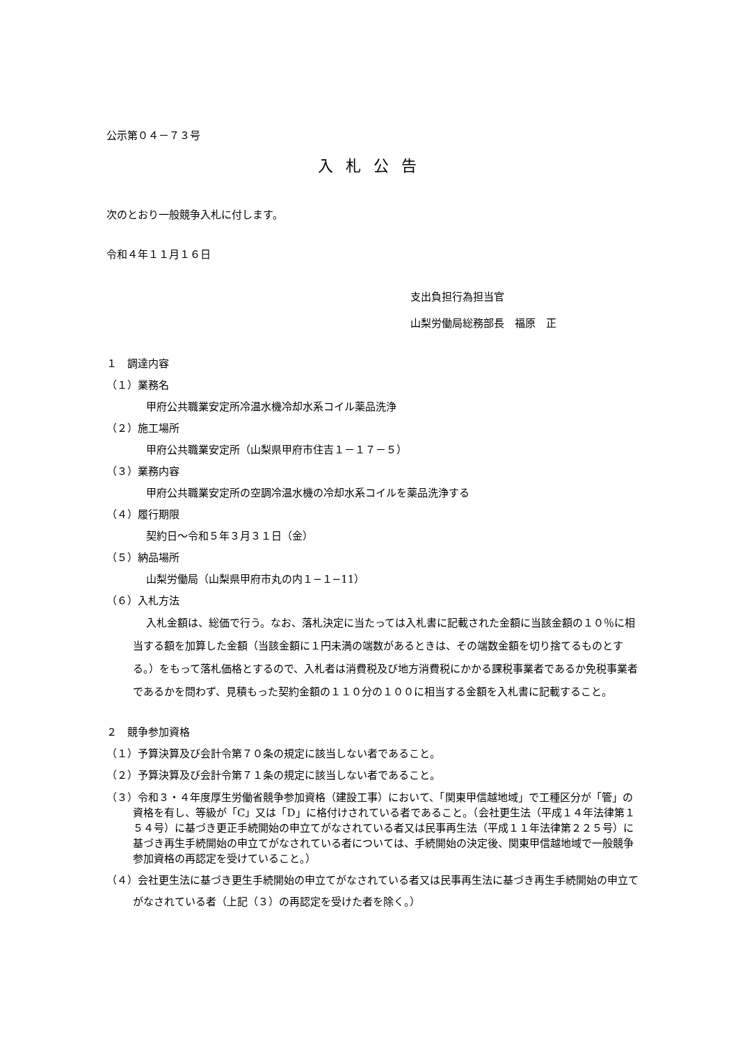公示第０４－７３号
入札公告
次のとおり一般競争入札に付します。
令和４年１１月１６日
支出負担行為担当官
山梨労働局総務部長　福原　正
１　調達内容
（１）業務名
甲府公共職業安定所冷温水機冷却水系コイル薬品洗浄
（２）施工場所
甲府公共職業安定所（山梨県甲府市住吉１－１７－５）
（３）業務内容
甲府公共職業安定所の空調冷温水機の冷却水系コイルを薬品洗浄する
（４）履行期限
契約日～令和５年３月３１日（金）
（５）納品場所
山梨労働局（山梨県甲府市丸の内１−１−11）
（６）入札方法
入札金額は、総価で行う。なお、落札決定に当たっては入札書に記載された金額に当該金額の１０％に相当する額を加算した金額（当該金額に１円未満の端数があるときは、その端数金額を切り捨てるものとする。）をもって落札価格とするので、入札者は消費税及び地方消費税にかかる課税事業者であるか免税事業者であるかを問わず、見積もった契約金額の１１０分の１００に相当する金額を入札書に記載すること。
２　競争参加資格
（１）予算決算及び会計令第７０条の規定に該当しない者であること。
（２）予算決算及び会計令第７１条の規定に該当しない者であること。
（３）令和３・４年度厚生労働省競争参加資格（建設工事）において、「関東甲信越地域」で工種区分が「管」の資格を有し、等級が「C」又は「D」に格付けされている者であること。（会社更生法（平成１４年法律第１５４号）に基づき更正手続開始の申立てがなされている者又は民事再生法（平成１１年法律第２２５号）に基づき再生手続開始の申立てがなされている者については、手続開始の決定後、関東甲信越地域で一般競争参加資格の再認定を受けていること。）
（４）会社更生法に基づき更生手続開始の申立てがなされている者又は民事再生法に基づき再生手続開始の申立てがなされている者（上記（３）の再認定を受けた者を除く。）